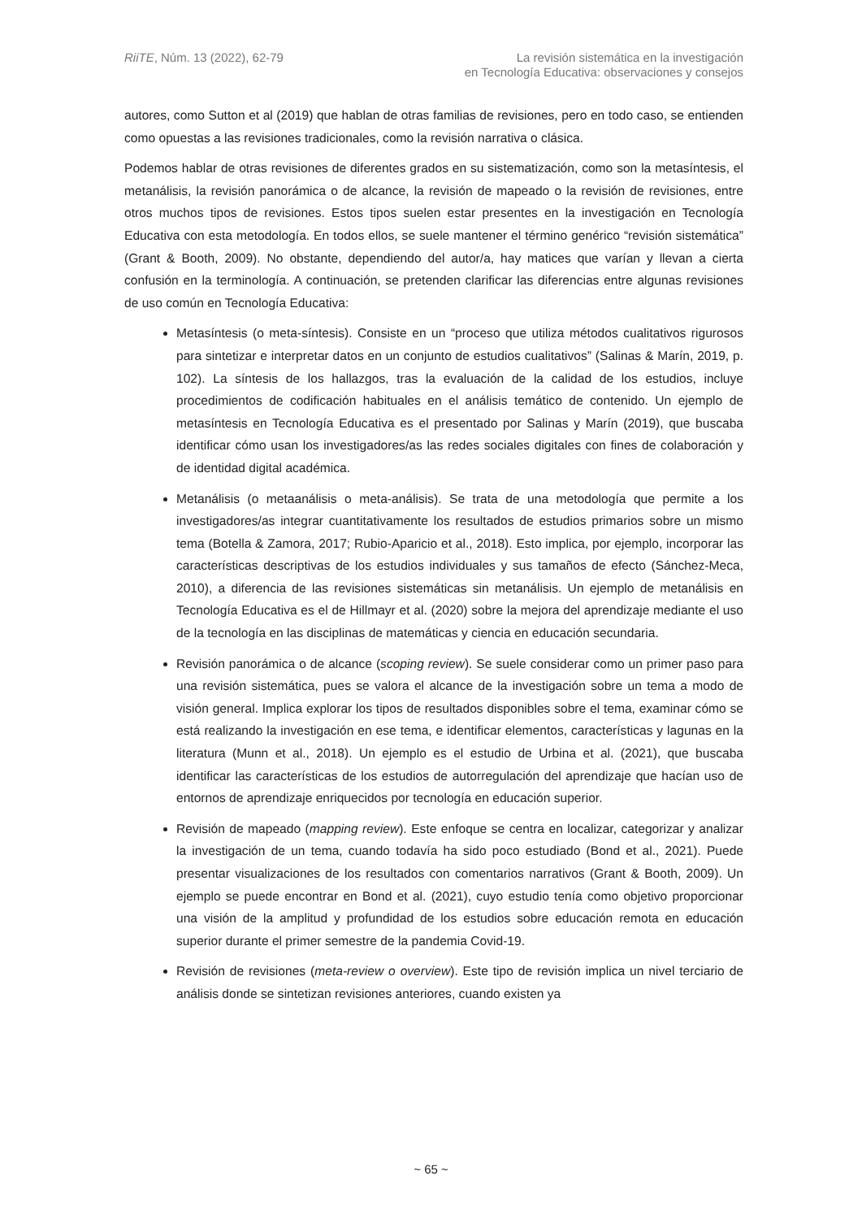RiiTE, Núm. 13 (2022), 62-79 La revisión sistemática en la investigación
en Tecnología Educativa: observaciones y consejos
autores, como Sutton et al (2019) que hablan de otras familias de revisiones, pero en todo caso, se entienden como opuestas a las revisiones tradicionales, como la revisión narrativa o clásica.
Podemos hablar de otras revisiones de diferentes grados en su sistematización, como son la metasíntesis, el metanálisis, la revisión panorámica o de alcance, la revisión de mapeado o la revisión de revisiones, entre otros muchos tipos de revisiones. Estos tipos suelen estar presentes en la investigación en Tecnología Educativa con esta metodología. En todos ellos, se suele mantener el término genérico “revisión sistemática” (Grant & Booth, 2009). No obstante, dependiendo del autor/a, hay matices que varían y llevan a cierta confusión en la terminología. A continuación, se pretenden clarificar las diferencias entre algunas revisiones de uso común en Tecnología Educativa:
Metasíntesis (o meta-síntesis). Consiste en un “proceso que utiliza métodos cualitativos rigurosos para sintetizar e interpretar datos en un conjunto de estudios cualitativos” (Salinas & Marín, 2019, p. 102). La síntesis de los hallazgos, tras la evaluación de la calidad de los estudios, incluye procedimientos de codificación habituales en el análisis temático de contenido. Un ejemplo de metasíntesis en Tecnología Educativa es el presentado por Salinas y Marín (2019), que buscaba identificar cómo usan los investigadores/as las redes sociales digitales con fines de colaboración y de identidad digital académica.
Metanálisis (o metaanálisis o meta-análisis). Se trata de una metodología que permite a los investigadores/as integrar cuantitativamente los resultados de estudios primarios sobre un mismo tema (Botella & Zamora, 2017; Rubio-Aparicio et al., 2018). Esto implica, por ejemplo, incorporar las características descriptivas de los estudios individuales y sus tamaños de efecto (Sánchez-Meca, 2010), a diferencia de las revisiones sistemáticas sin metanálisis. Un ejemplo de metanálisis en Tecnología Educativa es el de Hillmayr et al. (2020) sobre la mejora del aprendizaje mediante el uso de la tecnología en las disciplinas de matemáticas y ciencia en educación secundaria.
Revisión panorámica o de alcance (scoping review). Se suele considerar como un primer paso para una revisión sistemática, pues se valora el alcance de la investigación sobre un tema a modo de visión general. Implica explorar los tipos de resultados disponibles sobre el tema, examinar cómo se está realizando la investigación en ese tema, e identificar elementos, características y lagunas en la literatura (Munn et al., 2018). Un ejemplo es el estudio de Urbina et al. (2021), que buscaba identificar las características de los estudios de autorregulación del aprendizaje que hacían uso de entornos de aprendizaje enriquecidos por tecnología en educación superior.
Revisión de mapeado (mapping review). Este enfoque se centra en localizar, categorizar y analizar la investigación de un tema, cuando todavía ha sido poco estudiado (Bond et al., 2021). Puede presentar visualizaciones de los resultados con comentarios narrativos (Grant & Booth, 2009). Un ejemplo se puede encontrar en Bond et al. (2021), cuyo estudio tenía como objetivo proporcionar una visión de la amplitud y profundidad de los estudios sobre educación remota en educación superior durante el primer semestre de la pandemia Covid-19.
Revisión de revisiones (meta-review o overview). Este tipo de revisión implica un nivel terciario de análisis donde se sintetizan revisiones anteriores, cuando existen ya
~ 65 ~